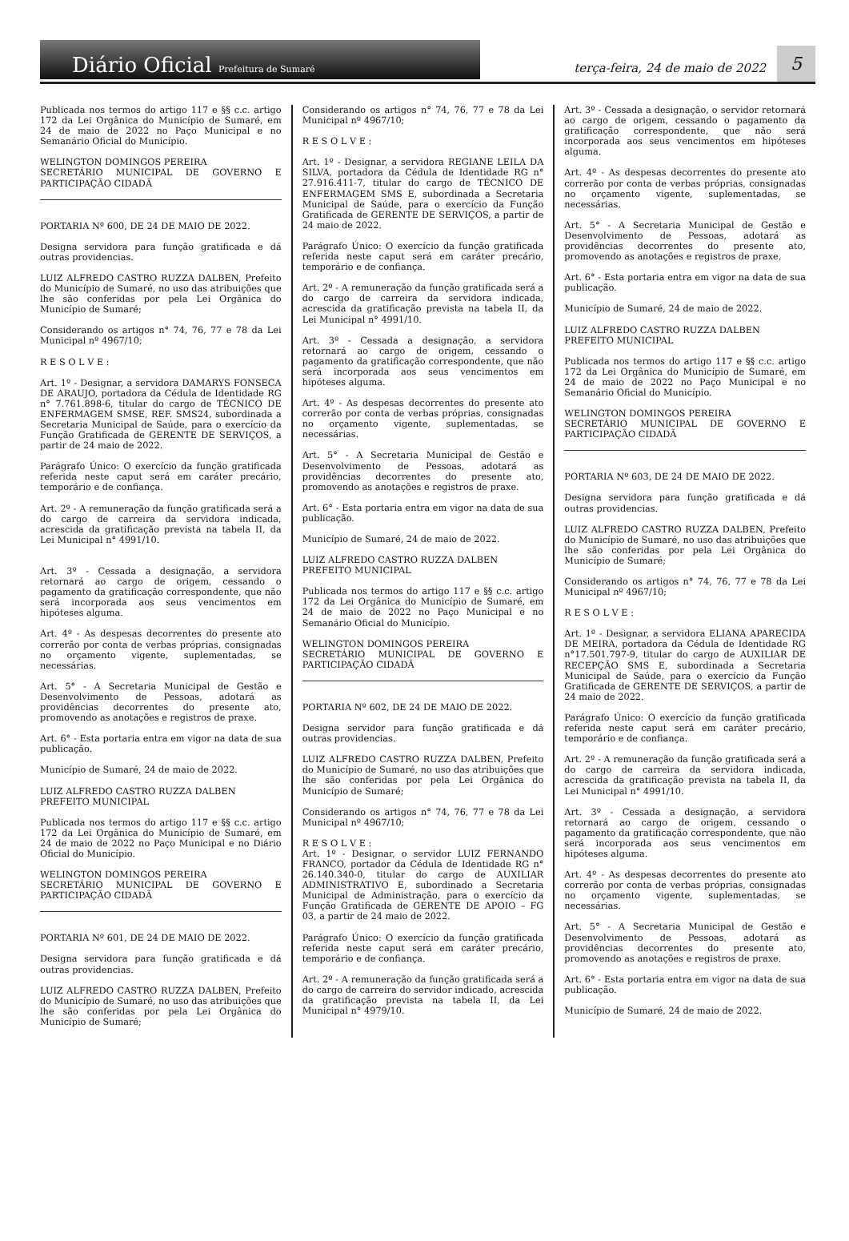Diário Oficial Prefeitura de Sumaré
terça-feira, 24 de maio de 2022
5
Publicada nos termos do artigo 117 e §§ c.c. artigo 172 da Lei Orgânica do Município de Sumaré, em 24 de maio de 2022 no Paço Municipal e no Semanário Oficial do Município.
WELINGTON DOMINGOS PEREIRA
SECRETÁRIO MUNICIPAL DE GOVERNO E PARTICIPAÇÃO CIDADÃ
PORTARIA Nº 600, DE 24 DE MAIO DE 2022.
Designa servidora para função gratificada e dá outras providencias.
LUIZ ALFREDO CASTRO RUZZA DALBEN, Prefeito do Município de Sumaré, no uso das atribuições que lhe são conferidas por pela Lei Orgânica do Município de Sumaré;
Considerando os artigos n° 74, 76, 77 e 78 da Lei Municipal nº 4967/10;
R E S O L V E :
Art. 1º - Designar, a servidora DAMARYS FONSECA DE ARAUJO, portadora da Cédula de Identidade RG n° 7.761.898-6, titular do cargo de TÉCNICO DE ENFERMAGEM SMSE, REF. SMS24, subordinada a Secretaria Municipal de Saúde, para o exercício da Função Gratificada de GERENTE DE SERVIÇOS, a partir de 24 maio de 2022.
Parágrafo Único: O exercício da função gratificada referida neste caput será em caráter precário, temporário e de confiança.
Art. 2º - A remuneração da função gratificada será a do cargo de carreira da servidora indicada, acrescida da gratificação prevista na tabela II, da Lei Municipal n° 4991/10.
Art. 3º - Cessada a designação, a servidora retornará ao cargo de origem, cessando o pagamento da gratificação correspondente, que não será incorporada aos seus vencimentos em hipóteses alguma.
Art. 4º - As despesas decorrentes do presente ato correrão por conta de verbas próprias, consignadas no orçamento vigente, suplementadas, se necessárias.
Art. 5° - A Secretaria Municipal de Gestão e Desenvolvimento de Pessoas, adotará as providências decorrentes do presente ato, promovendo as anotações e registros de praxe.
Art. 6° - Esta portaria entra em vigor na data de sua publicação.
Município de Sumaré, 24 de maio de 2022.
LUIZ ALFREDO CASTRO RUZZA DALBEN
PREFEITO MUNICIPAL
Publicada nos termos do artigo 117 e §§ c.c. artigo 172 da Lei Orgânica do Município de Sumaré, em 24 de maio de 2022 no Paço Municipal e no Diário Oficial do Município.
WELINGTON DOMINGOS PEREIRA
SECRETÁRIO MUNICIPAL DE GOVERNO E PARTICIPAÇÃO CIDADÃ
PORTARIA Nº 601, DE 24 DE MAIO DE 2022.
Designa servidora para função gratificada e dá outras providencias.
LUIZ ALFREDO CASTRO RUZZA DALBEN, Prefeito do Município de Sumaré, no uso das atribuições que lhe são conferidas por pela Lei Orgânica do Município de Sumaré;
Considerando os artigos n° 74, 76, 77 e 78 da Lei Municipal nº 4967/10;
R E S O L V E :
Art. 1º - Designar, a servidora REGIANE LEILA DA SILVA, portadora da Cédula de Identidade RG n° 27.916.411-7, titular do cargo de TÉCNICO DE ENFERMAGEM SMS E, subordinada a Secretaria Municipal de Saúde, para o exercício da Função Gratificada de GERENTE DE SERVIÇOS, a partir de 24 maio de 2022.
Parágrafo Único: O exercício da função gratificada referida neste caput será em caráter precário, temporário e de confiança.
Art. 2º - A remuneração da função gratificada será a do cargo de carreira da servidora indicada, acrescida da gratificação prevista na tabela II, da Lei Municipal n° 4991/10.
Art. 3º - Cessada a designação, a servidora retornará ao cargo de origem, cessando o pagamento da gratificação correspondente, que não será incorporada aos seus vencimentos em hipóteses alguma.
Art. 4º - As despesas decorrentes do presente ato correrão por conta de verbas próprias, consignadas no orçamento vigente, suplementadas, se necessárias.
Art. 5° - A Secretaria Municipal de Gestão e Desenvolvimento de Pessoas, adotará as providências decorrentes do presente ato, promovendo as anotações e registros de praxe.
Art. 6° - Esta portaria entra em vigor na data de sua publicação.
Município de Sumaré, 24 de maio de 2022.
LUIZ ALFREDO CASTRO RUZZA DALBEN
PREFEITO MUNICIPAL
Publicada nos termos do artigo 117 e §§ c.c. artigo 172 da Lei Orgânica do Município de Sumaré, em 24 de maio de 2022 no Paço Municipal e no Semanário Oficial do Município.
WELINGTON DOMINGOS PEREIRA
SECRETÁRIO MUNICIPAL DE GOVERNO E PARTICIPAÇÃO CIDADÃ
PORTARIA Nº 602, DE 24 DE MAIO DE 2022.
Designa servidor para função gratificada e dá outras providencias.
LUIZ ALFREDO CASTRO RUZZA DALBEN, Prefeito do Município de Sumaré, no uso das atribuições que lhe são conferidas por pela Lei Orgânica do Município de Sumaré;
Considerando os artigos n° 74, 76, 77 e 78 da Lei Municipal nº 4967/10;
R E S O L V E :
Art. 1º - Designar, o servidor LUIZ FERNANDO FRANCO, portador da Cédula de Identidade RG n° 26.140.340-0, titular do cargo de AUXILIAR ADMINISTRATIVO E, subordinado a Secretaria Municipal de Administração, para o exercício da Função Gratificada de GERENTE DE APOIO – FG 03, a partir de 24 maio de 2022.
Parágrafo Único: O exercício da função gratificada referida neste caput será em caráter precário, temporário e de confiança.
Art. 2º - A remuneração da função gratificada será a do cargo de carreira do servidor indicado, acrescida da gratificação prevista na tabela II, da Lei Municipal n° 4979/10.
Art. 3º - Cessada a designação, o servidor retornará ao cargo de origem, cessando o pagamento da gratificação correspondente, que não será incorporada aos seus vencimentos em hipóteses alguma.
Art. 4º - As despesas decorrentes do presente ato correrão por conta de verbas próprias, consignadas no orçamento vigente, suplementadas, se necessárias.
Art. 5° - A Secretaria Municipal de Gestão e Desenvolvimento de Pessoas, adotará as providências decorrentes do presente ato, promovendo as anotações e registros de praxe.
Art. 6° - Esta portaria entra em vigor na data de sua publicação.
Município de Sumaré, 24 de maio de 2022.
LUIZ ALFREDO CASTRO RUZZA DALBEN
PREFEITO MUNICIPAL
Publicada nos termos do artigo 117 e §§ c.c. artigo 172 da Lei Orgânica do Município de Sumaré, em 24 de maio de 2022 no Paço Municipal e no Semanário Oficial do Município.
WELINGTON DOMINGOS PEREIRA
SECRETÁRIO MUNICIPAL DE GOVERNO E PARTICIPAÇÃO CIDADÃ
PORTARIA Nº 603, DE 24 DE MAIO DE 2022.
Designa servidora para função gratificada e dá outras providencias.
LUIZ ALFREDO CASTRO RUZZA DALBEN, Prefeito do Município de Sumaré, no uso das atribuições que lhe são conferidas por pela Lei Orgânica do Município de Sumaré;
Considerando os artigos n° 74, 76, 77 e 78 da Lei Municipal nº 4967/10;
R E S O L V E :
Art. 1º - Designar, a servidora ELIANA APARECIDA DE MEIRA, portadora da Cédula de Identidade RG n°17.501.797-9, titular do cargo de AUXILIAR DE RECEPÇÃO SMS E, subordinada a Secretaria Municipal de Saúde, para o exercício da Função Gratificada de GERENTE DE SERVIÇOS, a partir de 24 maio de 2022.
Parágrafo Único: O exercício da função gratificada referida neste caput será em caráter precário, temporário e de confiança.
Art. 2º - A remuneração da função gratificada será a do cargo de carreira da servidora indicada, acrescida da gratificação prevista na tabela II, da Lei Municipal n° 4991/10.
Art. 3º - Cessada a designação, a servidora retornará ao cargo de origem, cessando o pagamento da gratificação correspondente, que não será incorporada aos seus vencimentos em hipóteses alguma.
Art. 4º - As despesas decorrentes do presente ato correrão por conta de verbas próprias, consignadas no orçamento vigente, suplementadas, se necessárias.
Art. 5° - A Secretaria Municipal de Gestão e Desenvolvimento de Pessoas, adotará as providências decorrentes do presente ato, promovendo as anotações e registros de praxe.
Art. 6° - Esta portaria entra em vigor na data de sua publicação.
Município de Sumaré, 24 de maio de 2022.